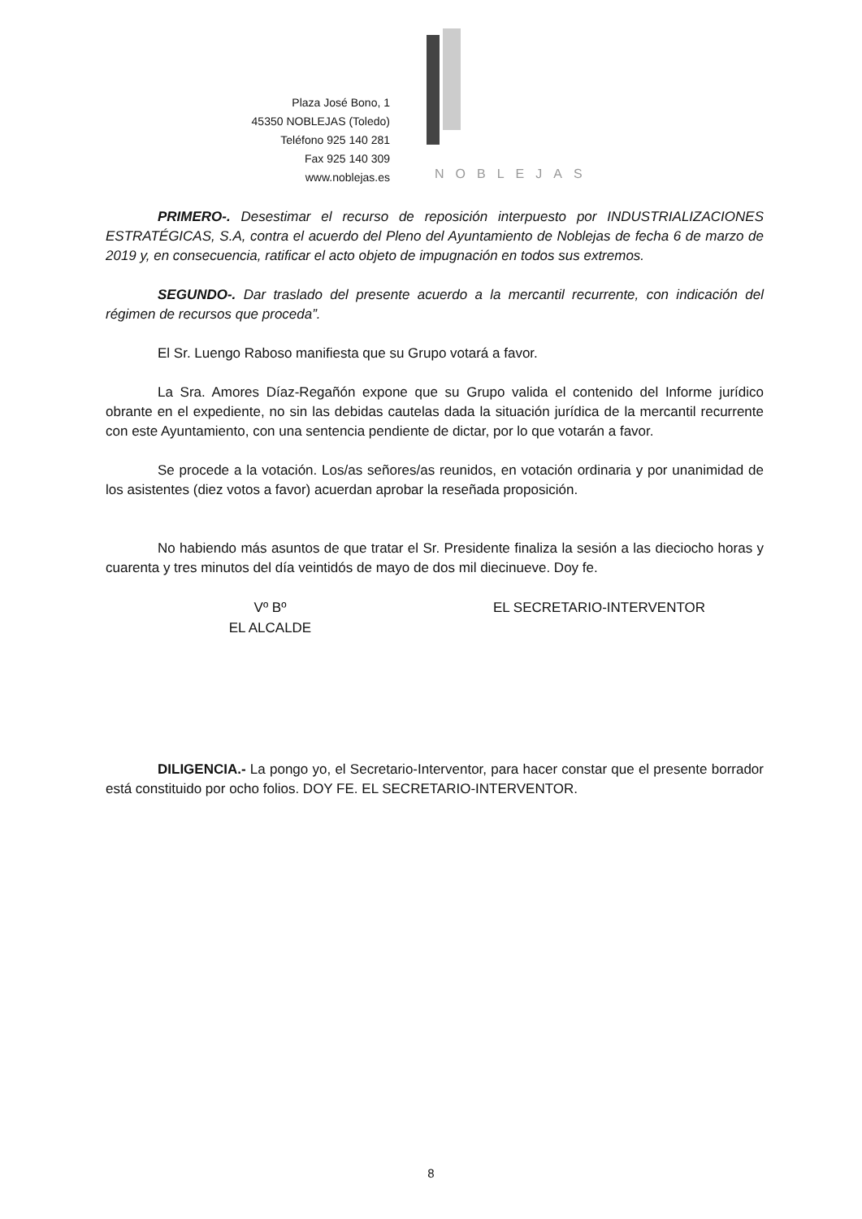Plaza José Bono, 1
45350 NOBLEJAS (Toledo)
Teléfono 925 140 281
Fax 925 140 309
www.noblejas.es
NOBLEJAS
PRIMERO-. Desestimar el recurso de reposición interpuesto por INDUSTRIALIZACIONES ESTRATÉGICAS, S.A, contra el acuerdo del Pleno del Ayuntamiento de Noblejas de fecha 6 de marzo de 2019 y, en consecuencia, ratificar el acto objeto de impugnación en todos sus extremos.
SEGUNDO-. Dar traslado del presente acuerdo a la mercantil recurrente, con indicación del régimen de recursos que proceda”.
El Sr. Luengo Raboso manifiesta que su Grupo votará a favor.
La Sra. Amores Díaz-Regañón expone que su Grupo valida el contenido del Informe jurídico obrante en el expediente, no sin las debidas cautelas dada la situación jurídica de la mercantil recurrente con este Ayuntamiento, con una sentencia pendiente de dictar, por lo que votarán a favor.
Se procede a la votación. Los/as señores/as reunidos, en votación ordinaria y por unanimidad de los asistentes (diez votos a favor) acuerdan aprobar la reseñada proposición.
No habiendo más asuntos de que tratar el Sr. Presidente finaliza la sesión a las dieciocho horas y cuarenta y tres minutos del día veintidós de mayo de dos mil diecinueve. Doy fe.
Vº Bº
EL ALCALDE
EL SECRETARIO-INTERVENTOR
DILIGENCIA.- La pongo yo, el Secretario-Interventor, para hacer constar que el presente borrador está constituido por ocho folios. DOY FE. EL SECRETARIO-INTERVENTOR.
8